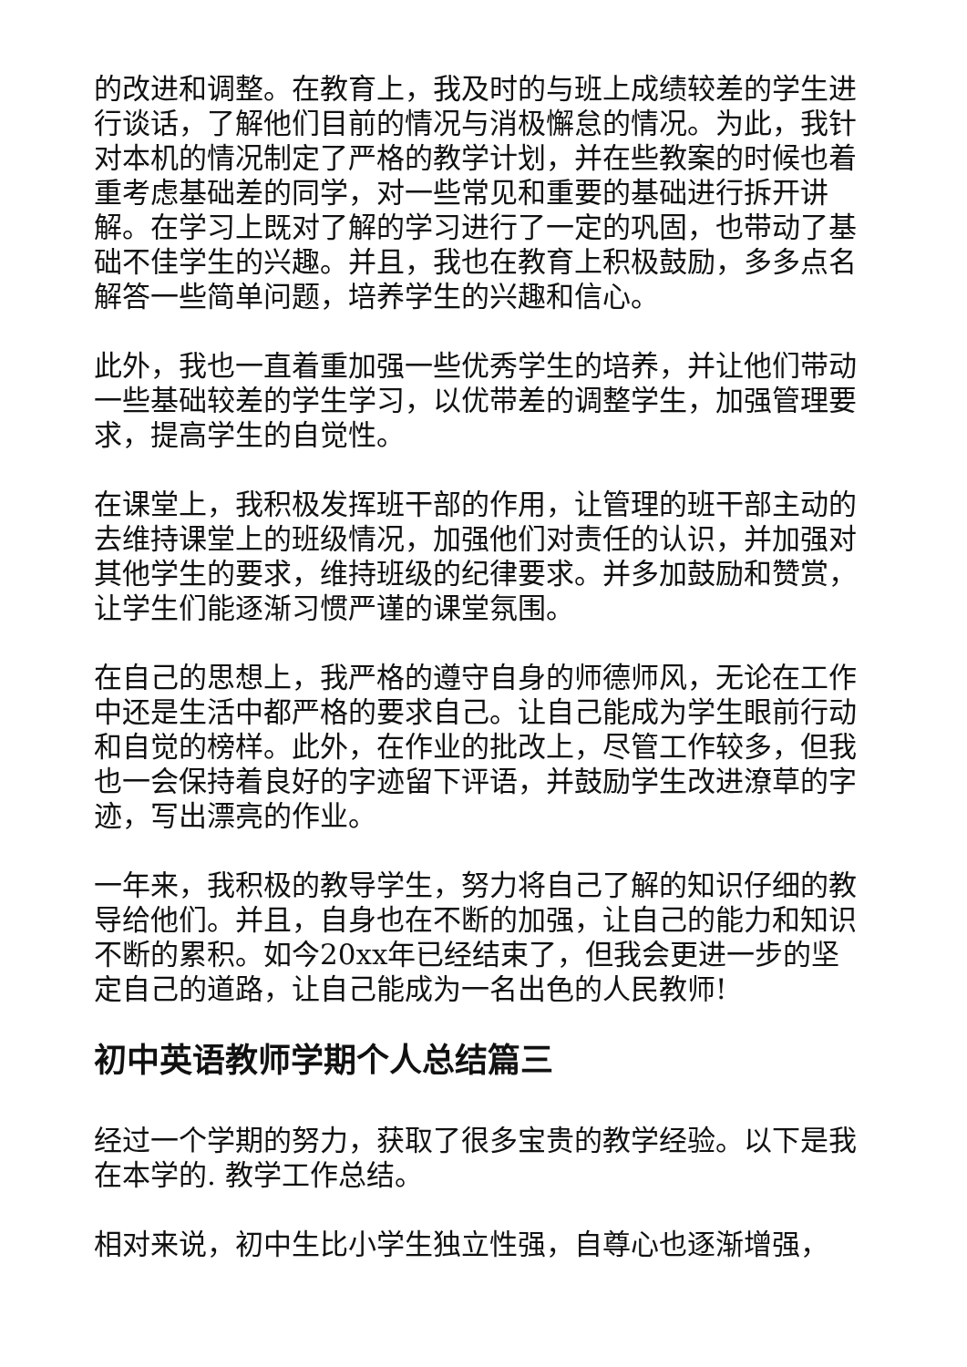的改进和调整。在教育上，我及时的与班上成绩较差的学生进行谈话，了解他们目前的情况与消极懈怠的情况。为此，我针对本机的情况制定了严格的教学计划，并在些教案的时候也着重考虑基础差的同学，对一些常见和重要的基础进行拆开讲解。在学习上既对了解的学习进行了一定的巩固，也带动了基础不佳学生的兴趣。并且，我也在教育上积极鼓励，多多点名解答一些简单问题，培养学生的兴趣和信心。
此外，我也一直着重加强一些优秀学生的培养，并让他们带动一些基础较差的学生学习，以优带差的调整学生，加强管理要求，提高学生的自觉性。
在课堂上，我积极发挥班干部的作用，让管理的班干部主动的去维持课堂上的班级情况，加强他们对责任的认识，并加强对其他学生的要求，维持班级的纪律要求。并多加鼓励和赞赏，让学生们能逐渐习惯严谨的课堂氛围。
在自己的思想上，我严格的遵守自身的师德师风，无论在工作中还是生活中都严格的要求自己。让自己能成为学生眼前行动和自觉的榜样。此外，在作业的批改上，尽管工作较多，但我也一会保持着良好的字迹留下评语，并鼓励学生改进潦草的字迹，写出漂亮的作业。
一年来，我积极的教导学生，努力将自己了解的知识仔细的教导给他们。并且，自身也在不断的加强，让自己的能力和知识不断的累积。如今20xx年已经结束了，但我会更进一步的坚定自己的道路，让自己能成为一名出色的人民教师!
初中英语教师学期个人总结篇三
经过一个学期的努力，获取了很多宝贵的教学经验。以下是我在本学的. 教学工作总结。
相对来说，初中生比小学生独立性强，自尊心也逐渐增强，